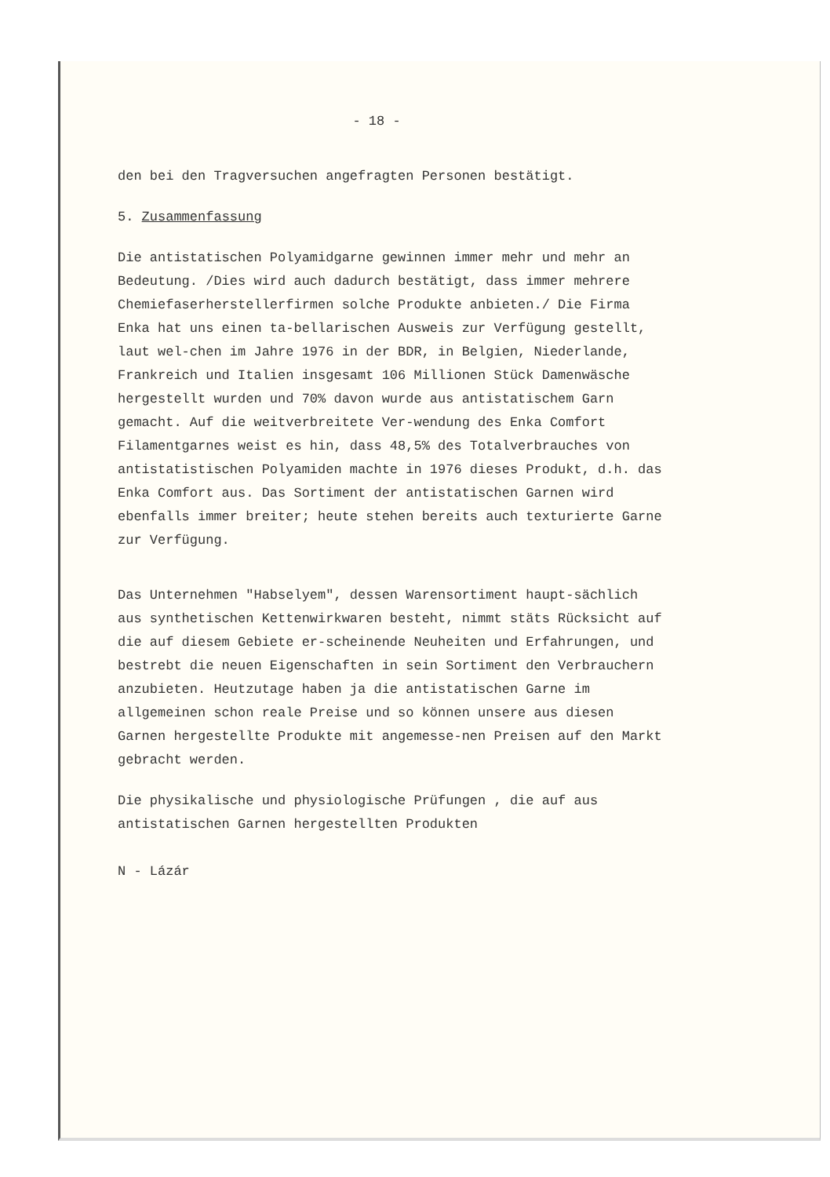- 18 -
den bei den Tragversuchen angefragten Personen bestätigt.
5. Zusammenfassung
Die antistatischen Polyamidgarne gewinnen immer mehr und mehr an Bedeutung. /Dies wird auch dadurch bestätigt, dass immer mehrere Chemiefaserherstellerfirmen solche Produkte anbieten./ Die Firma Enka hat uns einen ta-bellarischen Ausweis zur Verfügung gestellt, laut wel-chen im Jahre 1976 in der BDR, in Belgien, Niederlande, Frankreich und Italien insgesamt 106 Millionen Stück Damenwäsche hergestellt wurden und 70% davon wurde aus antistatischem Garn gemacht. Auf die weitverbreitete Ver-wendung des Enka Comfort Filamentgarnes weist es hin, dass 48,5% des Totalverbrauches von antistatistischen Polyamiden machte in 1976 dieses Produkt, d.h. das Enka Comfort aus. Das Sortiment der antistatischen Garnen wird ebenfalls immer breiter; heute stehen bereits auch texturierte Garne zur Verfügung.
Das Unternehmen "Habselyem", dessen Warensortiment haupt-sächlich aus synthetischen Kettenwirkwaren besteht, nimmt stäts Rücksicht auf die auf diesem Gebiete er-scheinende Neuheiten und Erfahrungen, und bestrebt die neuen Eigenschaften in sein Sortiment den Verbrauchern anzubieten. Heutzutage haben ja die antistatischen Garne im allgemeinen schon reale Preise und so können unsere aus diesen Garnen hergestellte Produkte mit angemesse-nen Preisen auf den Markt gebracht werden.
Die physikalische und physiologische Prüfungen , die auf aus antistatischen Garnen hergestellten Produkten
N - Lázár